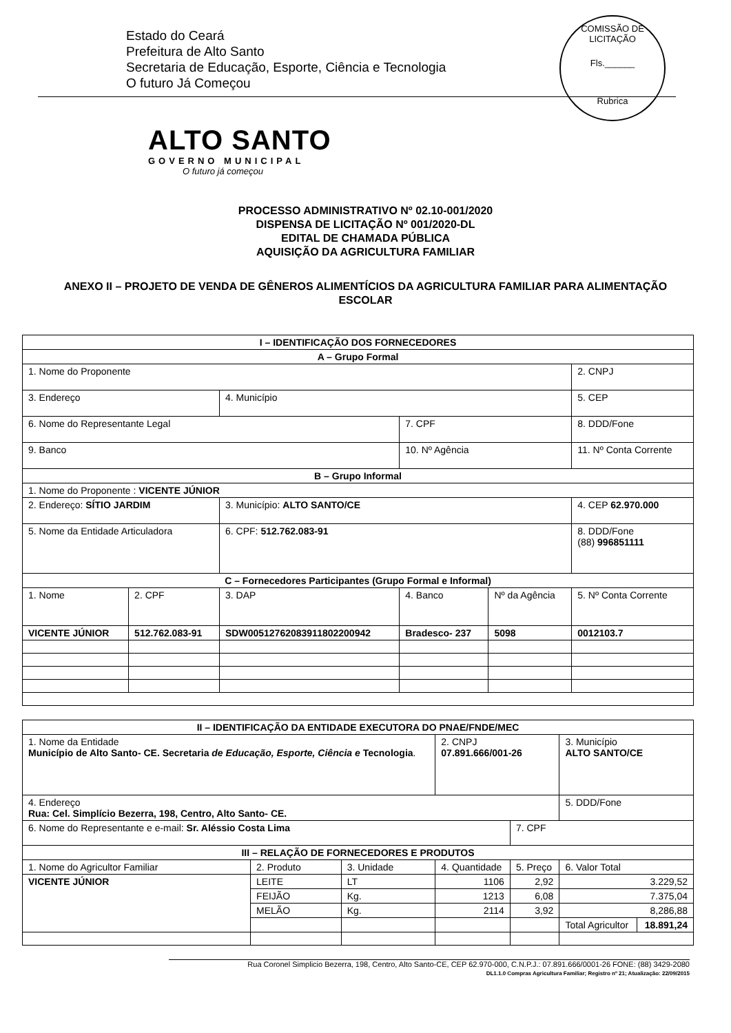Estado do Ceará
Prefeitura de Alto Santo
Secretaria de Educação, Esporte, Ciência e Tecnologia
O futuro Já Começou
COMISSÃO DE LICITAÇÃO
Fls.______
Rubrica
ALTO SANTO
GOVERNO MUNICIPAL
O futuro já começou
PROCESSO ADMINISTRATIVO Nº 02.10-001/2020
DISPENSA DE LICITAÇÃO Nº 001/2020-DL
EDITAL DE CHAMADA PÚBLICA
AQUISIÇÃO DA AGRICULTURA FAMILIAR
ANEXO II – PROJETO DE VENDA DE GÊNEROS ALIMENTÍCIOS DA AGRICULTURA FAMILIAR PARA ALIMENTAÇÃO ESCOLAR
| I – IDENTIFICAÇÃO DOS FORNECEDORES | | | | | |
| --- | --- | --- | --- | --- | --- |
| A – Grupo Formal | | | | | |
| 1. Nome do Proponente | | | | | 2. CNPJ |
| 3. Endereço | | 4. Município | | | 5. CEP |
| 6. Nome do Representante Legal | | | 7. CPF | | 8. DDD/Fone |
| 9. Banco | | | 10. Nº Agência | | 11. Nº Conta Corrente |
| B – Grupo Informal | | | | | |
| 1. Nome do Proponente : VICENTE JÚNIOR | | | | | |
| 2. Endereço: SÍTIO JARDIM | | 3. Município: ALTO SANTO/CE | | | 4. CEP 62.970.000 |
| 5. Nome da Entidade Articuladora | | 6. CPF: 512.762.083-91 | | | 8. DDD/Fone (88) 996851111 |
| C – Fornecedores Participantes (Grupo Formal e Informal) | | | | | |
| 1. Nome | 2. CPF | 3. DAP | 4. Banco | Nº da Agência | 5. Nº Conta Corrente |
| VICENTE JÚNIOR | 512.762.083-91 | SDW0051276208391180220094­2 | Bradesco- 237 | 5098 | 0012103.7 |
| II – IDENTIFICAÇÃO DA ENTIDADE EXECUTORA DO PNAE/FNDE/MEC | | | | | | |
| --- | --- | --- | --- | --- | --- | --- |
| 1. Nome da Entidade Município de Alto Santo- CE. Secretaria de Educação, Esporte, Ciência e Tecnologia . | | | 2. CNPJ 07.891.666/001-26 | | 3. Município ALTO SANTO/CE | |
| 4. Endereço Rua: Cel. Simplício Bezerra, 198, Centro, Alto Santo- CE. | | | | | 5. DDD/Fone | |
| 6. Nome do Representante e e-mail: Sr. Aléssio Costa Lima | | | | 7. CPF | | |
| III – RELAÇÃO DE FORNECEDORES E PRODUTOS | | | | | | |
| 1. Nome do Agricultor Familiar | 2. Produto | 3. Unidade | 4. Quantidade | 5. Preço | 6. Valor Total | |
| VICENTE JÚNIOR | LEITE | LT | 1106 | 2,92 | 3.229,52 | |
| | FEIJÃO | Kg. | 1213 | 6,08 | 7.375,04 | |
| | MELÃO | Kg. | 2114 | 3,92 | 8,286,88 | |
| | | | | | Total Agricultor | 18.891,24 |
Rua Coronel Simplicio Bezerra, 198, Centro, Alto Santo-CE, CEP 62.970-000, C.N.P.J.: 07.891.666/0001-26 FONE: (88) 3429-2080
DL1.1.0 Compras Agricultura Familiar; Registro nº 21; Atualização: 22/09/2015